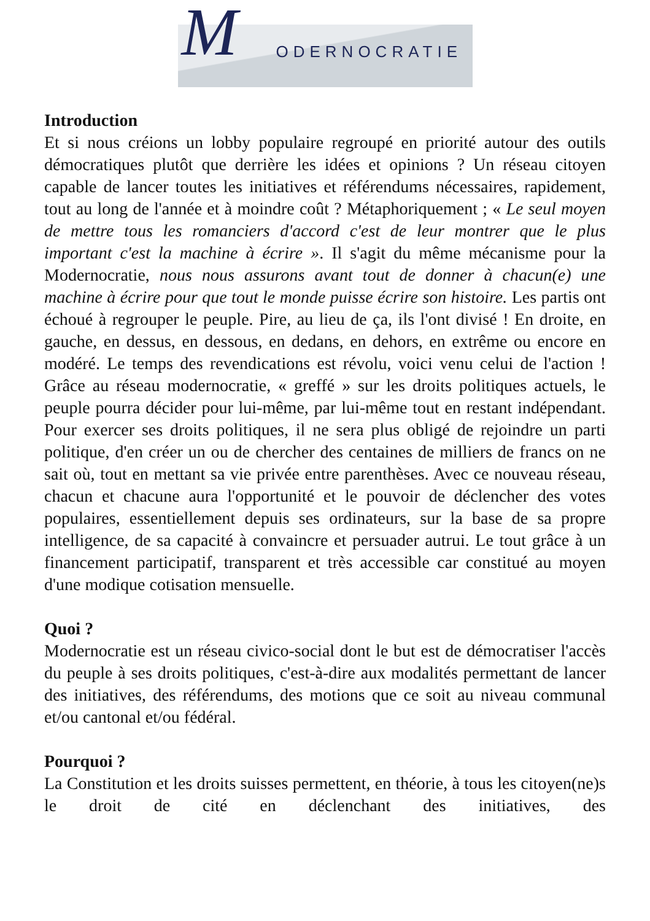M ODERNOCRATIE
Introduction
Et si nous créions un lobby populaire regroupé en priorité autour des outils démocratiques plutôt que derrière les idées et opinions ? Un réseau citoyen capable de lancer toutes les initiatives et référendums nécessaires, rapidement, tout au long de l'année et à moindre coût ? Métaphoriquement ; « Le seul moyen de mettre tous les romanciers d'accord c'est de leur montrer que le plus important c'est la machine à écrire ». Il s'agit du même mécanisme pour la Modernocratie, nous nous assurons avant tout de donner à chacun(e) une machine à écrire pour que tout le monde puisse écrire son histoire. Les partis ont échoué à regrouper le peuple. Pire, au lieu de ça, ils l'ont divisé ! En droite, en gauche, en dessus, en dessous, en dedans, en dehors, en extrême ou encore en modéré. Le temps des revendications est révolu, voici venu celui de l'action ! Grâce au réseau modernocratie, « greffé » sur les droits politiques actuels, le peuple pourra décider pour lui-même, par lui-même tout en restant indépendant. Pour exercer ses droits politiques, il ne sera plus obligé de rejoindre un parti politique, d'en créer un ou de chercher des centaines de milliers de francs on ne sait où, tout en mettant sa vie privée entre parenthèses. Avec ce nouveau réseau, chacun et chacune aura l'opportunité et le pouvoir de déclencher des votes populaires, essentiellement depuis ses ordinateurs, sur la base de sa propre intelligence, de sa capacité à convaincre et persuader autrui. Le tout grâce à un financement participatif, transparent et très accessible car constitué au moyen d'une modique cotisation mensuelle.
Quoi ?
Modernocratie est un réseau civico-social dont le but est de démocratiser l'accès du peuple à ses droits politiques, c'est-à-dire aux modalités permettant de lancer des initiatives, des référendums, des motions que ce soit au niveau communal et/ou cantonal et/ou fédéral.
Pourquoi ?
La Constitution et les droits suisses permettent, en théorie, à tous les citoyen(ne)s le droit de cité en déclenchant des initiatives, des